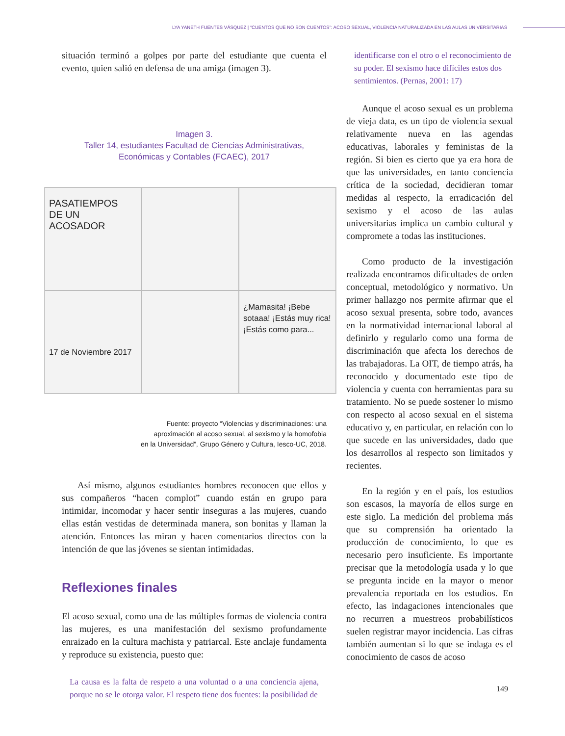LYA YANETH FUENTES VÁSQUEZ | “CUENTOS QUE NO SON CUENTOS”: ACOSO SEXUAL, VIOLENCIA NATURALIZADA EN LAS AULAS UNIVERSITARIAS
situación terminó a golpes por parte del estudiante que cuenta el evento, quien salió en defensa de una amiga (imagen 3).
Imagen 3.
Taller 14, estudiantes Facultad de Ciencias Administrativas, Económicas y Contables (FCAEC), 2017
PASATIEMPOS
DE UN
ACOSADOR
17 de Noviembre 2017
¿Mamasita! ¡Bebe sotaaa! ¡Estás muy rica! ¡Estás como para...
Fuente: proyecto “Violencias y discriminaciones: una
aproximación al acoso sexual, al sexismo y la homofobia
en la Universidad”, Grupo Género y Cultura, Iesco-UC, 2018.
Así mismo, algunos estudiantes hombres reconocen que ellos y sus compañeros “hacen complot” cuando están en grupo para intimidar, incomodar y hacer sentir inseguras a las mujeres, cuando ellas están vestidas de determinada manera, son bonitas y llaman la atención. Entonces las miran y hacen comentarios directos con la intención de que las jóvenes se sientan intimidadas.
Reflexiones finales
El acoso sexual, como una de las múltiples formas de violencia contra las mujeres, es una manifestación del sexismo profundamente enraizado en la cultura machista y patriarcal. Este anclaje fundamenta y reproduce su existencia, puesto que:
La causa es la falta de respeto a una voluntad o a una conciencia ajena, porque no se le otorga valor. El respeto tiene dos fuentes: la posibilidad de
identificarse con el otro o el reconocimiento de su poder. El sexismo hace difíciles estos dos sentimientos. (Pernas, 2001: 17)
Aunque el acoso sexual es un problema de vieja data, es un tipo de violencia sexual relativamente nueva en las agendas educativas, laborales y feministas de la región. Si bien es cierto que ya era hora de que las universidades, en tanto conciencia crítica de la sociedad, decidieran tomar medidas al respecto, la erradicación del sexismo y el acoso de las aulas universitarias implica un cambio cultural y compromete a todas las instituciones.
Como producto de la investigación realizada encontramos dificultades de orden conceptual, metodológico y normativo. Un primer hallazgo nos permite afirmar que el acoso sexual presenta, sobre todo, avances en la normatividad internacional laboral al definirlo y regularlo como una forma de discriminación que afecta los derechos de las trabajadoras. La OIT, de tiempo atrás, ha reconocido y documentado este tipo de violencia y cuenta con herramientas para su tratamiento. No se puede sostener lo mismo con respecto al acoso sexual en el sistema educativo y, en particular, en relación con lo que sucede en las universidades, dado que los desarrollos al respecto son limitados y recientes.
En la región y en el país, los estudios son escasos, la mayoría de ellos surge en este siglo. La medición del problema más que su comprensión ha orientado la producción de conocimiento, lo que es necesario pero insuficiente. Es importante precisar que la metodología usada y lo que se pregunta incide en la mayor o menor prevalencia reportada en los estudios. En efecto, las indagaciones intencionales que no recurren a muestreos probabilísticos suelen registrar mayor incidencia. Las cifras también aumentan si lo que se indaga es el conocimiento de casos de acoso
149